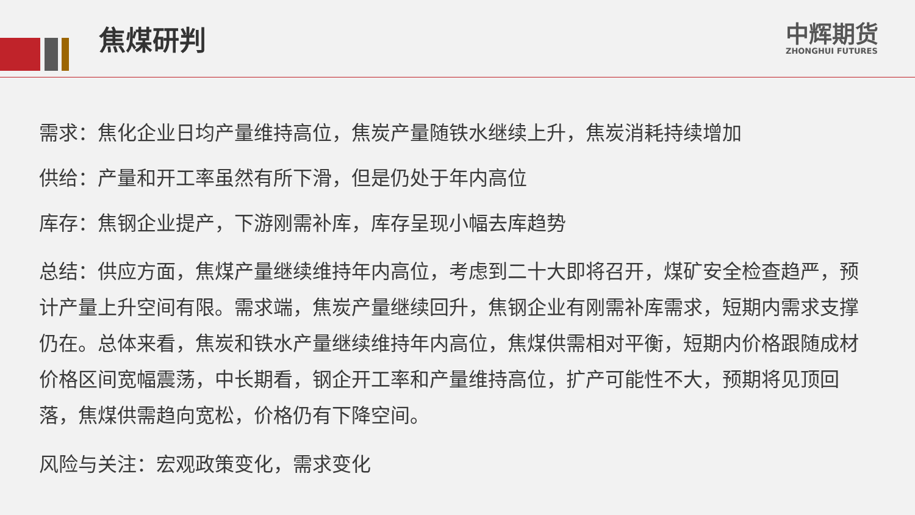焦煤研判
中辉期货
ZHONGHUI FUTURES
需求：焦化企业日均产量维持高位，焦炭产量随铁水继续上升，焦炭消耗持续增加
供给：产量和开工率虽然有所下滑，但是仍处于年内高位
库存：焦钢企业提产，下游刚需补库，库存呈现小幅去库趋势
总结：供应方面，焦煤产量继续维持年内高位，考虑到二十大即将召开，煤矿安全检查趋严，预计产量上升空间有限。需求端，焦炭产量继续回升，焦钢企业有刚需补库需求，短期内需求支撑仍在。总体来看，焦炭和铁水产量继续维持年内高位，焦煤供需相对平衡，短期内价格跟随成材价格区间宽幅震荡，中长期看，钢企开工率和产量维持高位，扩产可能性不大，预期将见顶回落，焦煤供需趋向宽松，价格仍有下降空间。
风险与关注：宏观政策变化，需求变化